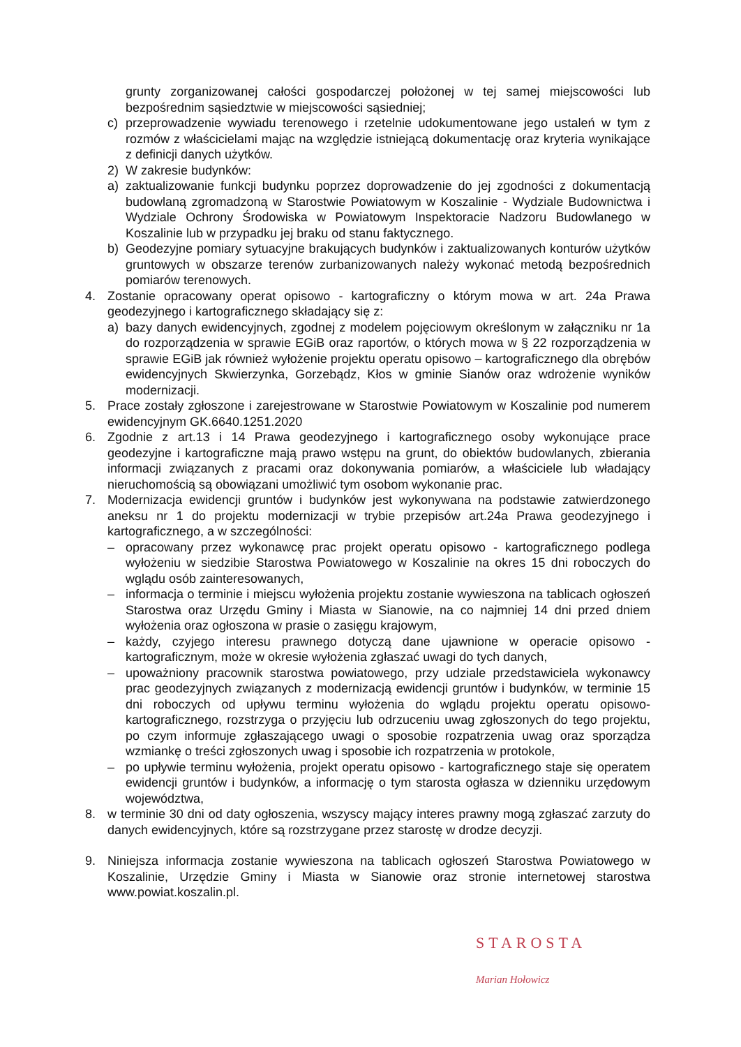grunty zorganizowanej całości gospodarczej położonej w tej samej miejscowości lub bezpośrednim sąsiedztwie w miejscowości sąsiedniej;
c) przeprowadzenie wywiadu terenowego i rzetelnie udokumentowane jego ustaleń w tym z rozmów z właścicielami mając na względzie istniejącą dokumentację oraz kryteria wynikające z definicji danych użytków.
2) W zakresie budynków:
a) zaktualizowanie funkcji budynku poprzez doprowadzenie do jej zgodności z dokumentacją budowlaną zgromadzoną w Starostwie Powiatowym w Koszalinie - Wydziale Budownictwa i Wydziale Ochrony Środowiska w Powiatowym Inspektoracie Nadzoru Budowlanego w Koszalinie lub w przypadku jej braku od stanu faktycznego.
b) Geodezyjne pomiary sytuacyjne brakujących budynków i zaktualizowanych konturów użytków gruntowych w obszarze terenów zurbanizowanych należy wykonać metodą bezpośrednich pomiarów terenowych.
4. Zostanie opracowany operat opisowo - kartograficzny o którym mowa w art. 24a Prawa geodezyjnego i kartograficznego składający się z:
a) bazy danych ewidencyjnych, zgodnej z modelem pojęciowym określonym w załączniku nr 1a do rozporządzenia w sprawie EGiB oraz raportów, o których mowa w § 22 rozporządzenia w sprawie EGiB jak również wyłożenie projektu operatu opisowo – kartograficznego dla obrębów ewidencyjnych Skwierzynka, Gorzebądz, Kłos w gminie Sianów oraz wdrożenie wyników modernizacji.
5. Prace zostały zgłoszone i zarejestrowane w Starostwie Powiatowym w Koszalinie pod numerem ewidencyjnym GK.6640.1251.2020
6. Zgodnie z art.13 i 14 Prawa geodezyjnego i kartograficznego osoby wykonujące prace geodezyjne i kartograficzne mają prawo wstępu na grunt, do obiektów budowlanych, zbierania informacji związanych z pracami oraz dokonywania pomiarów, a właściciele lub władający nieruchomością są obowiązani umożliwić tym osobom wykonanie prac.
7. Modernizacja ewidencji gruntów i budynków jest wykonywana na podstawie zatwierdzonego aneksu nr 1 do projektu modernizacji w trybie przepisów art.24a Prawa geodezyjnego i kartograficznego, a w szczególności:
– opracowany przez wykonawcę prac projekt operatu opisowo - kartograficznego podlega wyłożeniu w siedzibie Starostwa Powiatowego w Koszalinie na okres 15 dni roboczych do wglądu osób zainteresowanych,
– informacja o terminie i miejscu wyłożenia projektu zostanie wywieszona na tablicach ogłoszeń Starostwa oraz Urzędu Gminy i Miasta w Sianowie, na co najmniej 14 dni przed dniem wyłożenia oraz ogłoszona w prasie o zasięgu krajowym,
– każdy, czyjego interesu prawnego dotyczą dane ujawnione w operacie opisowo - kartograficznym, może w okresie wyłożenia zgłaszać uwagi do tych danych,
– upoważniony pracownik starostwa powiatowego, przy udziale przedstawiciela wykonawcy prac geodezyjnych związanych z modernizacją ewidencji gruntów i budynków, w terminie 15 dni roboczych od upływu terminu wyłożenia do wglądu projektu operatu opisowo-kartograficznego, rozstrzyga o przyjęciu lub odrzuceniu uwag zgłoszonych do tego projektu, po czym informuje zgłaszającego uwagi o sposobie rozpatrzenia uwag oraz sporządza wzmiankę o treści zgłoszonych uwag i sposobie ich rozpatrzenia w protokole,
– po upływie terminu wyłożenia, projekt operatu opisowo - kartograficznego staje się operatem ewidencji gruntów i budynków, a informację o tym starosta ogłasza w dzienniku urzędowym województwa,
8. w terminie 30 dni od daty ogłoszenia, wszyscy mający interes prawny mogą zgłaszać zarzuty do danych ewidencyjnych, które są rozstrzygane przez starostę w drodze decyzji.
9. Niniejsza informacja zostanie wywieszona na tablicach ogłoszeń Starostwa Powiatowego w Koszalinie, Urzędzie Gminy i Miasta w Sianowie oraz stronie internetowej starostwa www.powiat.koszalin.pl.
STAROSTA
Marian Hołowicz